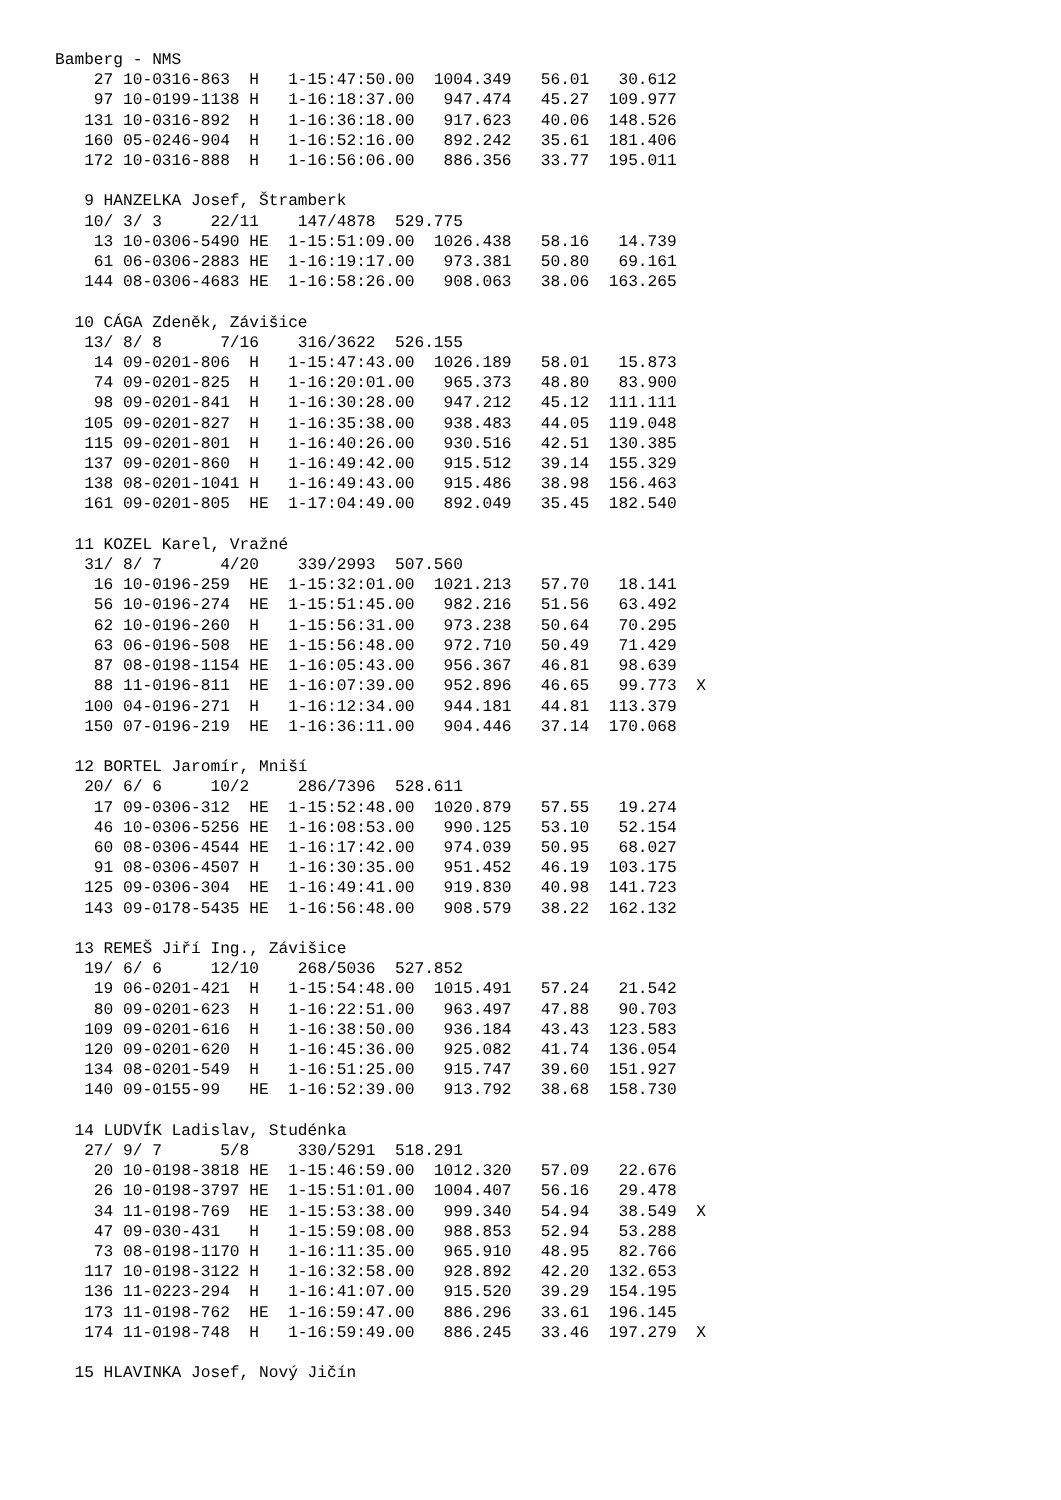Bamberg - NMS
    27 10-0316-863  H   1-15:47:50.00  1004.349   56.01   30.612
    97 10-0199-1138 H   1-16:18:37.00   947.474   45.27  109.977
   131 10-0316-892  H   1-16:36:18.00   917.623   40.06  148.526
   160 05-0246-904  H   1-16:52:16.00   892.242   35.61  181.406
   172 10-0316-888  H   1-16:56:06.00   886.356   33.77  195.011

   9 HANZELKA Josef, Štramberk
   10/ 3/ 3     22/11    147/4878  529.775
    13 10-0306-5490 HE  1-15:51:09.00  1026.438   58.16   14.739
    61 06-0306-2883 HE  1-16:19:17.00   973.381   50.80   69.161
   144 08-0306-4683 HE  1-16:58:26.00   908.063   38.06  163.265

  10 CÁGA Zdeněk, Závišice
   13/ 8/ 8      7/16    316/3622  526.155
    14 09-0201-806  H   1-15:47:43.00  1026.189   58.01   15.873
    74 09-0201-825  H   1-16:20:01.00   965.373   48.80   83.900
    98 09-0201-841  H   1-16:30:28.00   947.212   45.12  111.111
   105 09-0201-827  H   1-16:35:38.00   938.483   44.05  119.048
   115 09-0201-801  H   1-16:40:26.00   930.516   42.51  130.385
   137 09-0201-860  H   1-16:49:42.00   915.512   39.14  155.329
   138 08-0201-1041 H   1-16:49:43.00   915.486   38.98  156.463
   161 09-0201-805  HE  1-17:04:49.00   892.049   35.45  182.540

  11 KOZEL Karel, Vražné
   31/ 8/ 7      4/20    339/2993  507.560
    16 10-0196-259  HE  1-15:32:01.00  1021.213   57.70   18.141
    56 10-0196-274  HE  1-15:51:45.00   982.216   51.56   63.492
    62 10-0196-260  H   1-15:56:31.00   973.238   50.64   70.295
    63 06-0196-508  HE  1-15:56:48.00   972.710   50.49   71.429
    87 08-0198-1154 HE  1-16:05:43.00   956.367   46.81   98.639
    88 11-0196-811  HE  1-16:07:39.00   952.896   46.65   99.773  X
   100 04-0196-271  H   1-16:12:34.00   944.181   44.81  113.379
   150 07-0196-219  HE  1-16:36:11.00   904.446   37.14  170.068

  12 BORTEL Jaromír, Mniší
   20/ 6/ 6     10/2     286/7396  528.611
    17 09-0306-312  HE  1-15:52:48.00  1020.879   57.55   19.274
    46 10-0306-5256 HE  1-16:08:53.00   990.125   53.10   52.154
    60 08-0306-4544 HE  1-16:17:42.00   974.039   50.95   68.027
    91 08-0306-4507 H   1-16:30:35.00   951.452   46.19  103.175
   125 09-0306-304  HE  1-16:49:41.00   919.830   40.98  141.723
   143 09-0178-5435 HE  1-16:56:48.00   908.579   38.22  162.132

  13 REMEŠ Jiří Ing., Závišice
   19/ 6/ 6     12/10    268/5036  527.852
    19 06-0201-421  H   1-15:54:48.00  1015.491   57.24   21.542
    80 09-0201-623  H   1-16:22:51.00   963.497   47.88   90.703
   109 09-0201-616  H   1-16:38:50.00   936.184   43.43  123.583
   120 09-0201-620  H   1-16:45:36.00   925.082   41.74  136.054
   134 08-0201-549  H   1-16:51:25.00   915.747   39.60  151.927
   140 09-0155-99   HE  1-16:52:39.00   913.792   38.68  158.730

  14 LUDVÍK Ladislav, Studénka
   27/ 9/ 7      5/8     330/5291  518.291
    20 10-0198-3818 HE  1-15:46:59.00  1012.320   57.09   22.676
    26 10-0198-3797 HE  1-15:51:01.00  1004.407   56.16   29.478
    34 11-0198-769  HE  1-15:53:38.00   999.340   54.94   38.549  X
    47 09-030-431   H   1-15:59:08.00   988.853   52.94   53.288
    73 08-0198-1170 H   1-16:11:35.00   965.910   48.95   82.766
   117 10-0198-3122 H   1-16:32:58.00   928.892   42.20  132.653
   136 11-0223-294  H   1-16:41:07.00   915.520   39.29  154.195
   173 11-0198-762  HE  1-16:59:47.00   886.296   33.61  196.145
   174 11-0198-748  H   1-16:59:49.00   886.245   33.46  197.279  X

  15 HLAVINKA Josef, Nový Jičín